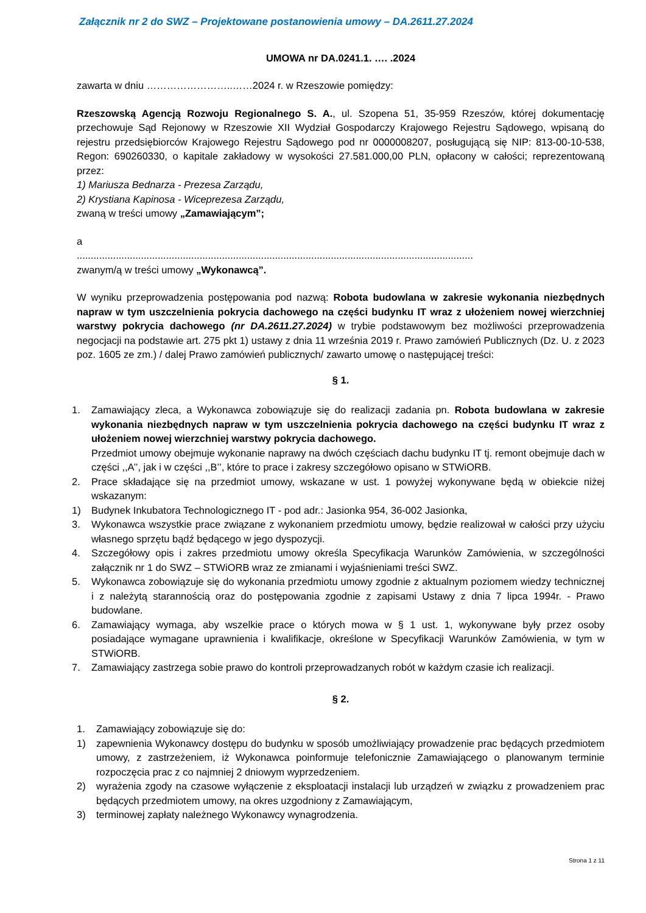Załącznik nr 2 do SWZ – Projektowane postanowienia umowy – DA.2611.27.2024
UMOWA nr DA.0241.1. …. .2024
zawarta w dniu ……………………..……2024 r. w Rzeszowie pomiędzy:
Rzeszowską Agencją Rozwoju Regionalnego S. A., ul. Szopena 51, 35-959 Rzeszów, której dokumentację przechowuje Sąd Rejonowy w Rzeszowie XII Wydział Gospodarczy Krajowego Rejestru Sądowego, wpisaną do rejestru przedsiębiorców Krajowego Rejestru Sądowego pod nr 0000008207, posługującą się NIP: 813-00-10-538, Regon: 690260330, o kapitale zakładowy w wysokości 27.581.000,00 PLN, opłacony w całości; reprezentowaną przez:
1) Mariusza Bednarza - Prezesa Zarządu,
2) Krystiana Kapinosa - Wiceprezesa Zarządu,
zwaną w treści umowy „Zamawiającym”;
a
..............................................................................................................................................
zwanym/ą w treści umowy „Wykonawcą”.
W wyniku przeprowadzenia postępowania pod nazwą: Robota budowlana w zakresie wykonania niezbędnych napraw w tym uszczelnienia pokrycia dachowego na części budynku IT wraz z ułożeniem nowej wierzchniej warstwy pokrycia dachowego (nr DA.2611.27.2024) w trybie podstawowym bez możliwości przeprowadzenia negocjacji na podstawie art. 275 pkt 1) ustawy z dnia 11 września 2019 r. Prawo zamówień Publicznych (Dz. U. z 2023 poz. 1605 ze zm.) / dalej Prawo zamówień publicznych/ zawarto umowę o następującej treści:
§ 1.
1. Zamawiający zleca, a Wykonawca zobowiązuje się do realizacji zadania pn. Robota budowlana w zakresie wykonania niezbędnych napraw w tym uszczelnienia pokrycia dachowego na części budynku IT wraz z ułożeniem nowej wierzchniej warstwy pokrycia dachowego.
Przedmiot umowy obejmuje wykonanie naprawy na dwóch częściach dachu budynku IT tj. remont obejmuje dach w części ,,A’’, jak i w części ,,B’’, które to prace i zakresy szczegółowo opisano w STWiORB.
2. Prace składające się na przedmiot umowy, wskazane w ust. 1 powyżej wykonywane będą w obiekcie niżej wskazanym:
1) Budynek Inkubatora Technologicznego IT - pod adr.: Jasionka 954, 36-002 Jasionka,
3. Wykonawca wszystkie prace związane z wykonaniem przedmiotu umowy, będzie realizował w całości przy użyciu własnego sprzętu bądź będącego w jego dyspozycji.
4. Szczegółowy opis i zakres przedmiotu umowy określa Specyfikacja Warunków Zamówienia, w szczególności załącznik nr 1 do SWZ – STWiORB wraz ze zmianami i wyjaśnieniami treści SWZ.
5. Wykonawca zobowiązuje się do wykonania przedmiotu umowy zgodnie z aktualnym poziomem wiedzy technicznej i z należytą starannością oraz do postępowania zgodnie z zapisami Ustawy z dnia 7 lipca 1994r. - Prawo budowlane.
6. Zamawiający wymaga, aby wszelkie prace o których mowa w § 1 ust. 1, wykonywane były przez osoby posiadające wymagane uprawnienia i kwalifikacje, określone w Specyfikacji Warunków Zamówienia, w tym w STWiORB.
7. Zamawiający zastrzega sobie prawo do kontroli przeprowadzanych robót w każdym czasie ich realizacji.
§ 2.
1. Zamawiający zobowiązuje się do:
1) zapewnienia Wykonawcy dostępu do budynku w sposób umożliwiający prowadzenie prac będących przedmiotem umowy, z zastrzeżeniem, iż Wykonawca poinformuje telefonicznie Zamawiającego o planowanym terminie rozpoczęcia prac z co najmniej 2 dniowym wyprzedzeniem.
2) wyrażenia zgody na czasowe wyłączenie z eksploatacji instalacji lub urządzeń w związku z prowadzeniem prac będących przedmiotem umowy, na okres uzgodniony z Zamawiającym,
3) terminowej zapłaty należnego Wykonawcy wynagrodzenia.
Strona 1 z 11